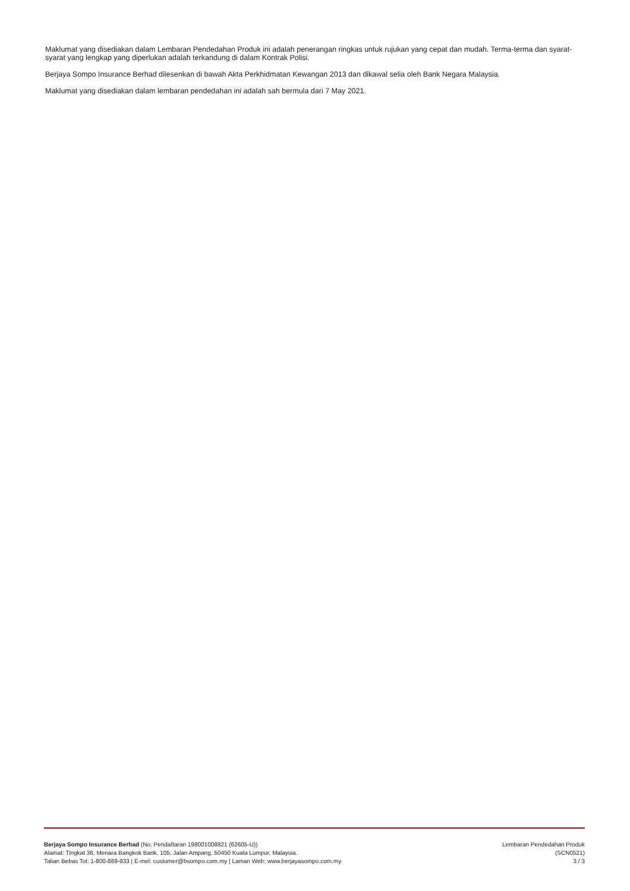Maklumat yang disediakan dalam Lembaran Pendedahan Produk ini adalah penerangan ringkas untuk rujukan yang cepat dan mudah. Terma-terma dan syarat-syarat yang lengkap yang diperlukan adalah terkandung di dalam Kontrak Polisi.
Berjaya Sompo Insurance Berhad dilesenkan di bawah Akta Perkhidmatan Kewangan 2013 dan dikawal selia oleh Bank Negara Malaysia.
Maklumat yang disediakan dalam lembaran pendedahan ini adalah sah bermula dari 7 May 2021.
Berjaya Sompo Insurance Berhad (No. Pendaftaran 198001008821 (62605-U))
Alamat: Tingkat 36, Menara Bangkok Bank, 105, Jalan Ampang, 50450 Kuala Lumpur, Malaysia.
Talian Bebas Tol: 1-800-889-933 | E-mel: customer@bsompo.com.my | Laman Web: www.berjayasompo.com.my
Lembaran Pendedahan Produk
(SCN0521)
3 / 3